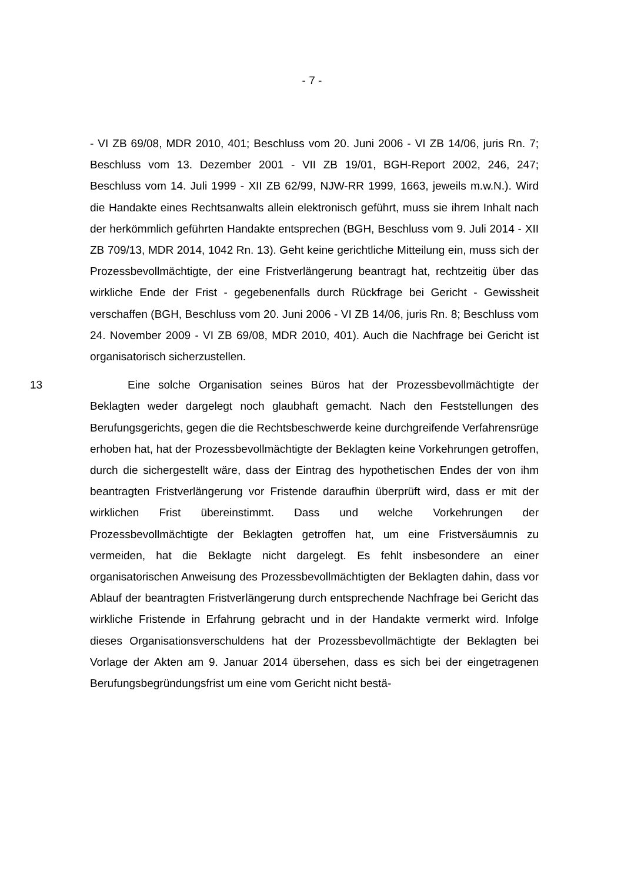- 7 -
- VI ZB 69/08, MDR 2010, 401; Beschluss vom 20. Juni 2006 - VI ZB 14/06, juris Rn. 7; Beschluss vom 13. Dezember 2001 - VII ZB 19/01, BGH-Report 2002, 246, 247; Beschluss vom 14. Juli 1999 - XII ZB 62/99, NJW-RR 1999, 1663, jeweils m.w.N.). Wird die Handakte eines Rechtsanwalts allein elektronisch geführt, muss sie ihrem Inhalt nach der herkömmlich geführten Handakte entsprechen (BGH, Beschluss vom 9. Juli 2014 - XII ZB 709/13, MDR 2014, 1042 Rn. 13). Geht keine gerichtliche Mitteilung ein, muss sich der Prozessbevollmächtigte, der eine Fristverlängerung beantragt hat, rechtzeitig über das wirkliche Ende der Frist - gegebenenfalls durch Rückfrage bei Gericht - Gewissheit verschaffen (BGH, Beschluss vom 20. Juni 2006 - VI ZB 14/06, juris Rn. 8; Beschluss vom 24. November 2009 - VI ZB 69/08, MDR 2010, 401). Auch die Nachfrage bei Gericht ist organisatorisch sicherzustellen.
13 Eine solche Organisation seines Büros hat der Prozessbevollmächtigte der Beklagten weder dargelegt noch glaubhaft gemacht. Nach den Feststellungen des Berufungsgerichts, gegen die die Rechtsbeschwerde keine durchgreifende Verfahrensrüge erhoben hat, hat der Prozessbevollmächtigte der Beklagten keine Vorkehrungen getroffen, durch die sichergestellt wäre, dass der Eintrag des hypothetischen Endes der von ihm beantragten Fristverlängerung vor Fristende daraufhin überprüft wird, dass er mit der wirklichen Frist übereinstimmt. Dass und welche Vorkehrungen der Prozessbevollmächtigte der Beklagten getroffen hat, um eine Fristversäumnis zu vermeiden, hat die Beklagte nicht dargelegt. Es fehlt insbesondere an einer organisatorischen Anweisung des Prozessbevollmächtigten der Beklagten dahin, dass vor Ablauf der beantragten Fristverlängerung durch entsprechende Nachfrage bei Gericht das wirkliche Fristende in Erfahrung gebracht und in der Handakte vermerkt wird. Infolge dieses Organisationsverschuldens hat der Prozessbevollmächtigte der Beklagten bei Vorlage der Akten am 9. Januar 2014 übersehen, dass es sich bei der eingetragenen Berufungsbegründungsfrist um eine vom Gericht nicht bestä-